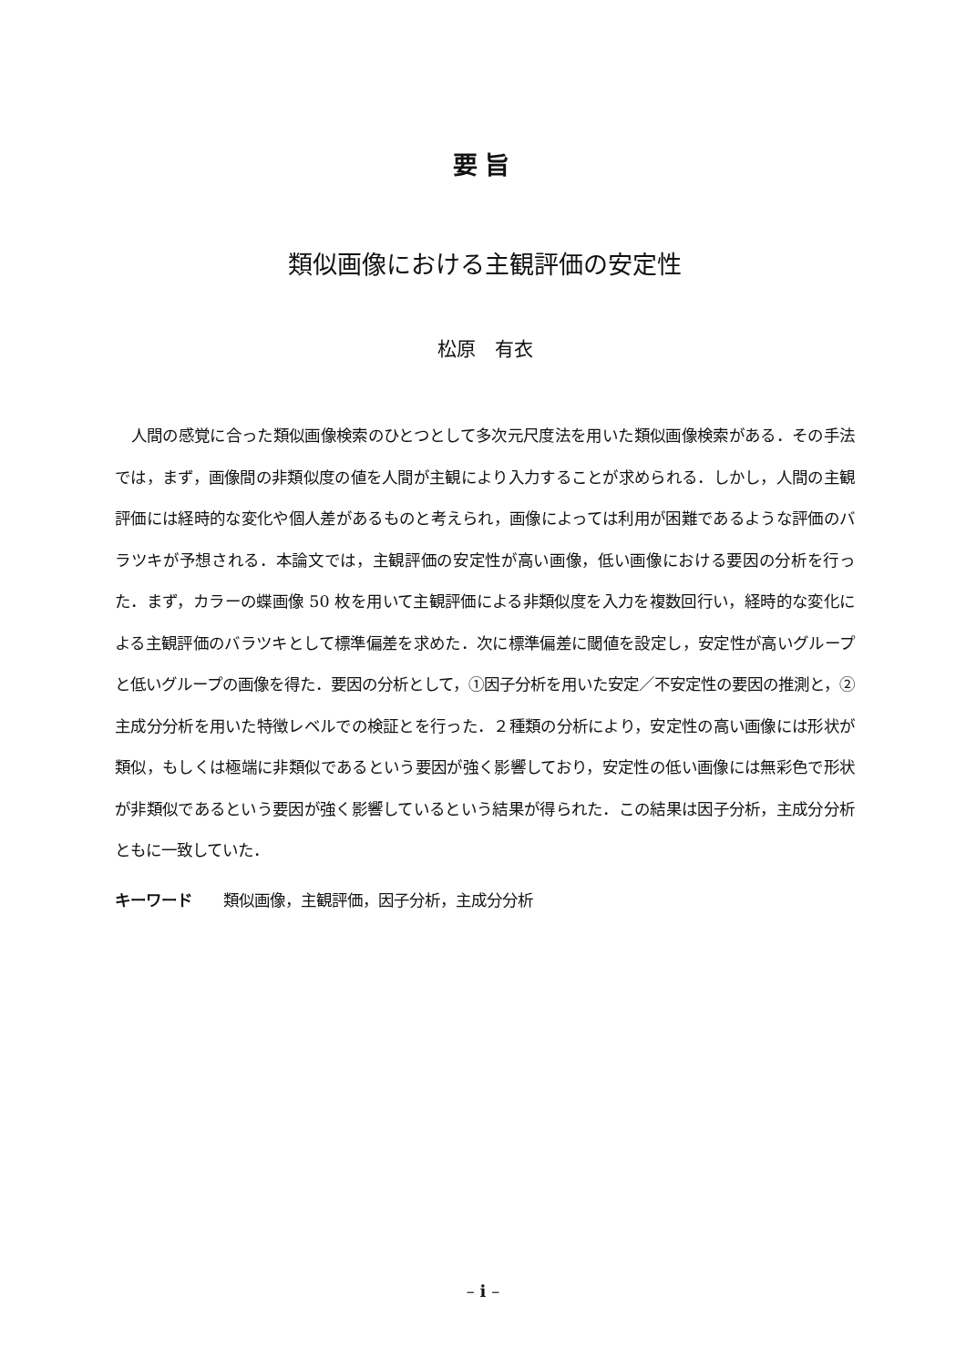要旨
類似画像における主観評価の安定性
松原　有衣
人間の感覚に合った類似画像検索のひとつとして多次元尺度法を用いた類似画像検索がある．その手法では，まず，画像間の非類似度の値を人間が主観により入力することが求められる．しかし，人間の主観評価には経時的な変化や個人差があるものと考えられ，画像によっては利用が困難であるような評価のバラツキが予想される．本論文では，主観評価の安定性が高い画像，低い画像における要因の分析を行った．まず，カラーの蝶画像 50 枚を用いて主観評価による非類似度を入力を複数回行い，経時的な変化による主観評価のバラツキとして標準偏差を求めた．次に標準偏差に閾値を設定し，安定性が高いグループと低いグループの画像を得た．要因の分析として，①因子分析を用いた安定／不安定性の要因の推測と，②主成分分析を用いた特徴レベルでの検証とを行った．２種類の分析により，安定性の高い画像には形状が類似，もしくは極端に非類似であるという要因が強く影響しており，安定性の低い画像には無彩色で形状が非類似であるという要因が強く影響しているという結果が得られた．この結果は因子分析，主成分分析ともに一致していた．
キーワード 類似画像，主観評価，因子分析，主成分分析
– i –